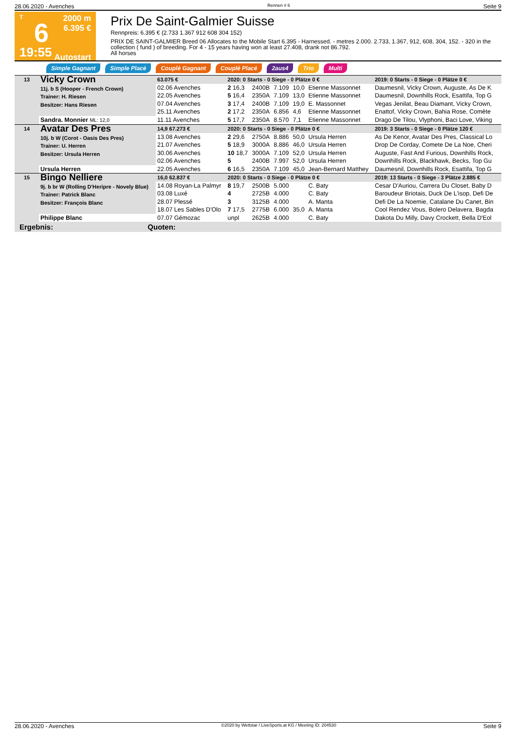28.06.2020 - Avenches Rennen # 6 Seite 9
T
6
19:55
2000 m
6.395 €
Autostart
Prix De Saint-Galmier Suisse
Rennpreis: 6.395 € (2.733 1.367 912 608 304 152)
PRIX DE SAINT-GALMIER Breed 06 Allocates to the Mobile Start 6.395 - Harnessed. - metres 2.000. 2.733, 1.367, 912, 608, 304, 152. - 320 in the collection ( fund ) of breeding. For 4 - 15 years having won at least 27.408, drank not 86.792.
All horses
Simple Gagnant Simple Placé Couplé Gagnant Couplé Placé 2aus4 Trio Multi
| 13 | Vicky Crown 11j. b S (Hooper - French Crown) Trainer: H. Riesen Besitzer: Hans Riesen | 63.075 € | 2020: 0 Starts - 0 Siege - 0 Plätze 0 € | | | | | 2019: 0 Starts - 0 Siege - 0 Plätze 0 € |
| | | 02.06 Avenches | 2 16,3 | 2400B | 7.109 | 10,0 | Etienne Massonnet | Daumesnil, Vicky Crown, Auguste, As De K |
| | | 22.05 Avenches | 5 16,4 | 2350A | 7.109 | 13,0 | Etienne Massonnet | Daumesnil, Downhills Rock, Esattifa, Top G |
| | | 07.04 Avenches | 3 17,4 | 2400B | 7.109 | 19,0 | E. Massonnet | Vegas Jenilat, Beau Diamant, Vicky Crown, |
| | | 25.11 Avenches | 2 17,2 | 2350A | 6.856 | 4,6 | Etienne Massonnet | Enattof, Vicky Crown, Bahia Rose, Comète |
| | Sandra. Monnier ML: 12,0 | 11.11 Avenches | 5 17,7 | 2350A | 8.570 | 7,1 | Etienne Massonnet | Drago De Tilou, Vlyphoni, Baci Love, Viking |
| 14 | Avatar Des Pres 10j. b W (Corot - Oasis Des Pres) Trainer: U. Herren Besitzer: Ursula Herren | 14,9 67.273 € | 2020: 0 Starts - 0 Siege - 0 Plätze 0 € | | | | | 2019: 3 Starts - 0 Siege - 0 Plätze 120 € |
| | | 13.08 Avenches | 2 29,6 | 2750A | 8.886 | 50,0 | Ursula Herren | As De Kenor, Avatar Des Pres, Classical Lo |
| | | 21.07 Avenches | 5 18,9 | 3000A | 8.886 | 46,0 | Ursula Herren | Drop De Corday, Comete De La Noe, Cheri |
| | | 30.06 Avenches | 10 18,7 | 3000A | 7.109 | 52,0 | Ursula Herren | Auguste, Fast And Furious, Downhills Rock, |
| | | 02.06 Avenches | 5 | 2400B | 7.997 | 52,0 | Ursula Herren | Downhills Rock, Blackhawk, Becks, Top Gu |
| | Ursula Herren | 22.05 Avenches | 6 16,5 | 2350A | 7.109 | 45,0 | Jean-Bernard Matthey | Daumesnil, Downhills Rock, Esattifa, Top G |
| 15 | Bingo Nelliere 9j. b br W (Rolling D'Heripre - Novely Blue) Trainer: Patrick Blanc Besitzer: François Blanc | 16,0 62.837 € | 2020: 0 Starts - 0 Siege - 0 Plätze 0 € | | | | | 2019: 13 Starts - 0 Siege - 3 Plätze 2.885 € |
| | | 14.08 Royan-La Palmyr | 8 19,7 | 2500B | 5.000 | | C. Baty | Cesar D'Auriou, Carrera Du Closet, Baby D |
| | | 03.08 Luxé | 4 | 2725B | 4.000 | | C. Baty | Baroudeur Briotais, Duck De L'isop, Defi De |
| | | 28.07 Plessé | 3 | 3125B | 4.000 | | A. Manta | Defi De La Noemie, Catalane Du Canet, Bin |
| | | 18.07 Les Sables D'Olo | 7 17,5 | 2775B | 6.000 | 35,0 | A. Manta | Cool Rendez Vous, Bolero Delavera, Bagda |
| | Philippe Blanc | 07.07 Gémozac | unpl | 2625B | 4.000 | | C. Baty | Dakota Du Milly, Davy Crockett, Bella D'Eol |
Ergebnis: Quoten:
28.06.2020 - Avenches ©2020 by Wettstar / LiveSports.at KG / Meeting ID: 204530 Seite 9